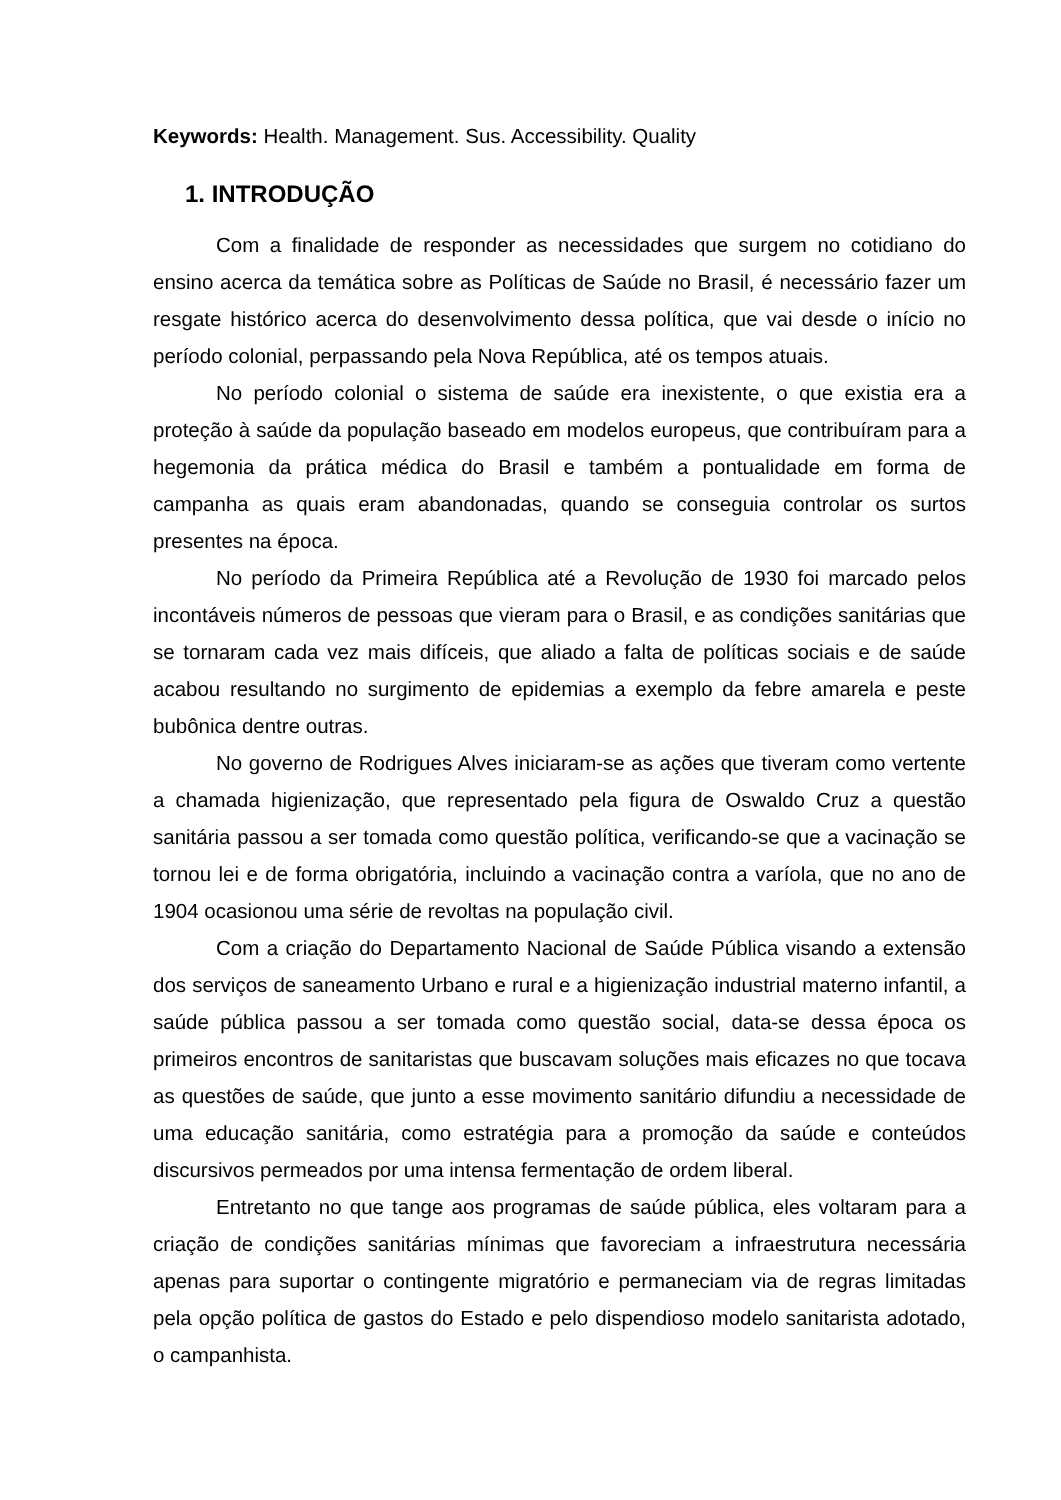Keywords: Health. Management. Sus. Accessibility. Quality
1. INTRODUÇÃO
Com a finalidade de responder as necessidades que surgem no cotidiano do ensino acerca da temática sobre as Políticas de Saúde no Brasil, é necessário fazer um resgate histórico acerca do desenvolvimento dessa política, que vai desde o início no período colonial, perpassando pela Nova República, até os tempos atuais.
No período colonial o sistema de saúde era inexistente, o que existia era a proteção à saúde da população baseado em modelos europeus, que contribuíram para a hegemonia da prática médica do Brasil e também a pontualidade em forma de campanha as quais eram abandonadas, quando se conseguia controlar os surtos presentes na época.
No período da Primeira República até a Revolução de 1930 foi marcado pelos incontáveis números de pessoas que vieram para o Brasil, e as condições sanitárias que se tornaram cada vez mais difíceis, que aliado a falta de políticas sociais e de saúde acabou resultando no surgimento de epidemias a exemplo da febre amarela e peste bubônica dentre outras.
No governo de Rodrigues Alves iniciaram-se as ações que tiveram como vertente a chamada higienização, que representado pela figura de Oswaldo Cruz a questão sanitária passou a ser tomada como questão política, verificando-se que a vacinação se tornou lei e de forma obrigatória, incluindo a vacinação contra a varíola, que no ano de 1904 ocasionou uma série de revoltas na população civil.
Com a criação do Departamento Nacional de Saúde Pública visando a extensão dos serviços de saneamento Urbano e rural e a higienização industrial materno infantil, a saúde pública passou a ser tomada como questão social, data-se dessa época os primeiros encontros de sanitaristas que buscavam soluções mais eficazes no que tocava as questões de saúde, que junto a esse movimento sanitário difundiu a necessidade de uma educação sanitária, como estratégia para a promoção da saúde e conteúdos discursivos permeados por uma intensa fermentação de ordem liberal.
Entretanto no que tange aos programas de saúde pública, eles voltaram para a criação de condições sanitárias mínimas que favoreciam a infraestrutura necessária apenas para suportar o contingente migratório e permaneciam via de regras limitadas pela opção política de gastos do Estado e pelo dispendioso modelo sanitarista adotado, o campanhista.